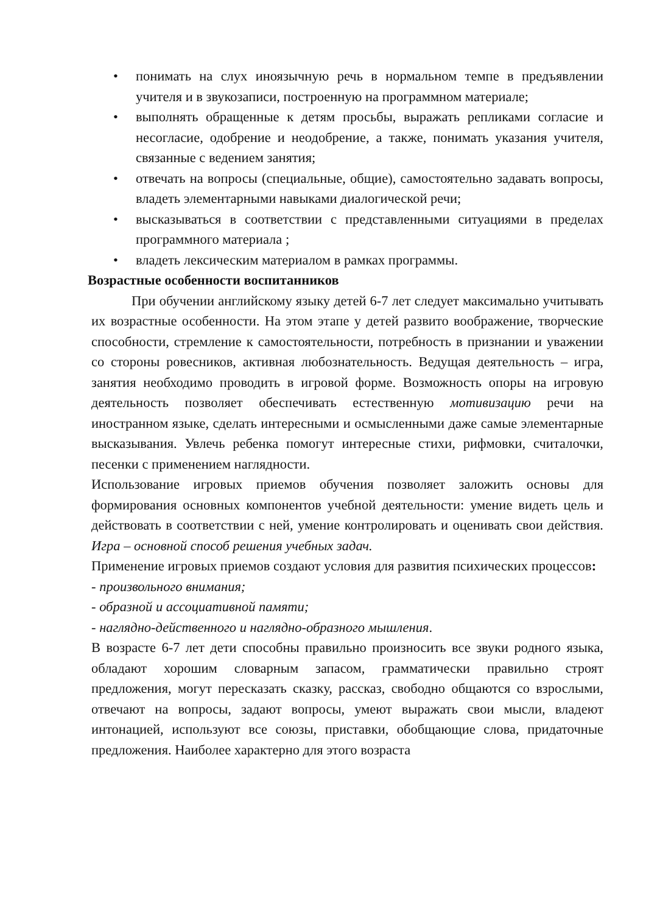• понимать на слух иноязычную речь в нормальном темпе в предъявлении учителя и в звукозаписи, построенную на программном материале;
• выполнять обращенные к детям просьбы, выражать репликами согласие и несогласие, одобрение и неодобрение, а также, понимать указания учителя, связанные с ведением занятия;
• отвечать на вопросы (специальные, общие), самостоятельно задавать вопросы, владеть элементарными навыками диалогической речи;
• высказываться в соответствии с представленными ситуациями в пределах программного материала ;
• владеть лексическим материалом в рамках программы.
Возрастные особенности воспитанников
При обучении английскому языку детей 6-7 лет следует максимально учитывать их возрастные особенности. На этом этапе у детей развито воображение, творческие способности, стремление к самостоятельности, потребность в признании и уважении со стороны ровесников, активная любознательность. Ведущая деятельность – игра, занятия необходимо проводить в игровой форме. Возможность опоры на игровую деятельность позволяет обеспечивать естественную мотивизацию речи на иностранном языке, сделать интересными и осмысленными даже самые элементарные высказывания. Увлечь ребенка помогут интересные стихи, рифмовки, считалочки, песенки с применением наглядности.
Использование игровых приемов обучения позволяет заложить основы для формирования основных компонентов учебной деятельности: умение видеть цель и действовать в соответствии с ней, умение контролировать и оценивать свои действия. Игра – основной способ решения учебных задач.
Применение игровых приемов создают условия для развития психических процессов:
- произвольного внимания;
- образной и ассоциативной памяти;
- наглядно-действенного и наглядно-образного мышления.
В возрасте 6-7 лет дети способны правильно произносить все звуки родного языка, обладают хорошим словарным запасом, грамматически правильно строят предложения, могут пересказать сказку, рассказ, свободно общаются со взрослыми, отвечают на вопросы, задают вопросы, умеют выражать свои мысли, владеют интонацией, используют все союзы, приставки, обобщающие слова, придаточные предложения. Наиболее характерно для этого возраста